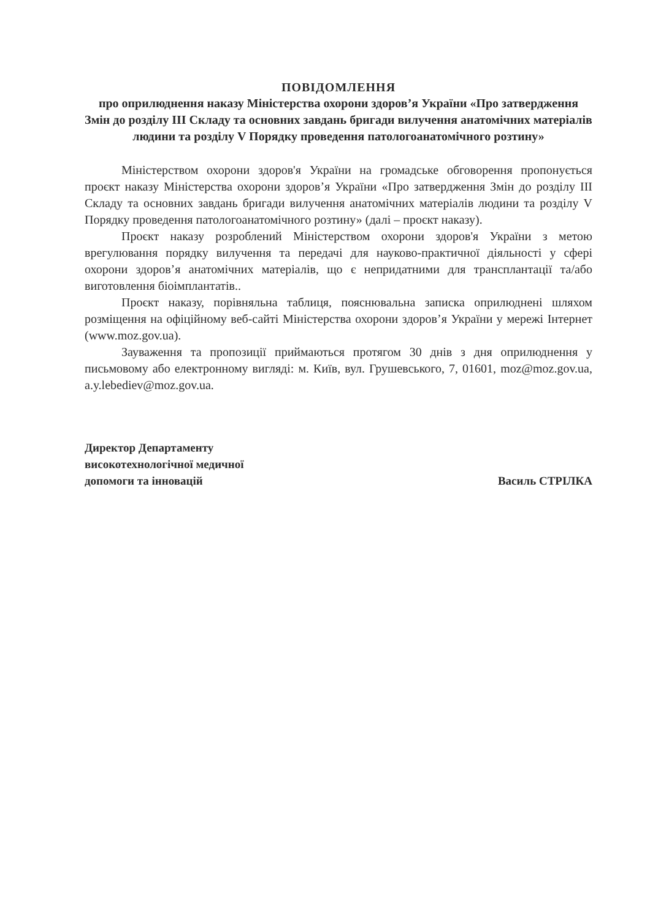ПОВІДОМЛЕННЯ
про оприлюднення наказу Міністерства охорони здоров’я України «Про затвердження Змін до розділу III Складу та основних завдань бригади вилучення анатомічних матеріалів людини та розділу V Порядку проведення патологоанатомічного розтину»
Міністерством охорони здоров'я України на громадське обговорення пропонується проєкт наказу Міністерства охорони здоров’я України «Про затвердження Змін до розділу III Складу та основних завдань бригади вилучення анатомічних матеріалів людини та розділу V Порядку проведення патологоанатомічного розтину» (далі – проєкт наказу).
Проєкт наказу розроблений Міністерством охорони здоров'я України з метою врегулювання порядку вилучення та передачі для науково-практичної діяльності у сфері охорони здоров’я анатомічних матеріалів, що є непридатними для трансплантації та/або виготовлення біоімплантатів..
Проєкт наказу, порівняльна таблиця, пояснювальна записка оприлюднені шляхом розміщення на офіційному веб-сайті Міністерства охорони здоров’я України у мережі Інтернет (www.moz.gov.ua).
Зауваження та пропозиції приймаються протягом 30 днів з дня оприлюднення у письмовому або електронному вигляді: м. Київ, вул. Грушевського, 7, 01601, moz@moz.gov.ua, a.y.lebediev@moz.gov.ua.
Директор Департаменту
високотехнологічної медичної
допомоги та інновацій
Василь СТРІЛКА